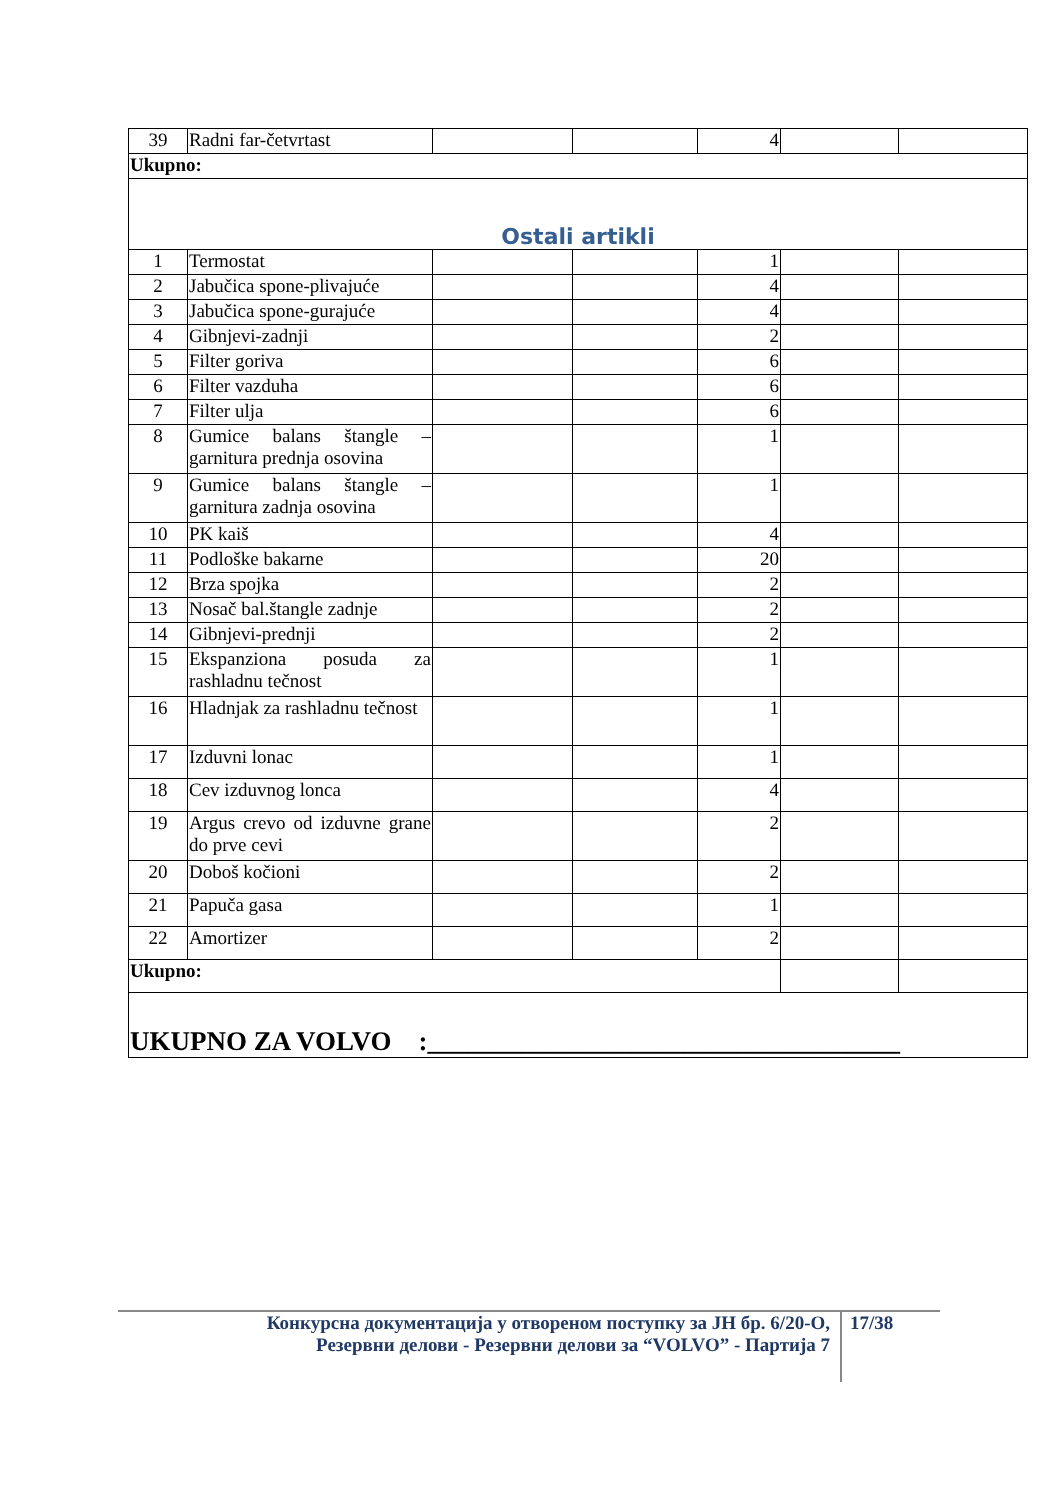| 39 | Radni far-četvrtast | | | 4 | | |
| Ukupno: | | | | | | |
| Ostali artikli | | | | | | |
| 1 | Termostat | | | 1 | | |
| 2 | Jabučica spone-plivajuće | | | 4 | | |
| 3 | Jabučica spone-gurajuće | | | 4 | | |
| 4 | Gibnjevi-zadnji | | | 2 | | |
| 5 | Filter goriva | | | 6 | | |
| 6 | Filter vazduha | | | 6 | | |
| 7 | Filter ulja | | | 6 | | |
| 8 | Gumice balans štangle – garnitura prednja osovina | | | 1 | | |
| 9 | Gumice balans štangle – garnitura zadnja osovina | | | 1 | | |
| 10 | PK kaiš | | | 4 | | |
| 11 | Podloške bakarne | | | 20 | | |
| 12 | Brza spojka | | | 2 | | |
| 13 | Nosač bal.štangle zadnje | | | 2 | | |
| 14 | Gibnjevi-prednji | | | 2 | | |
| 15 | Ekspanziona posuda za rashladnu tečnost | | | 1 | | |
| 16 | Hladnjak za rashladnu tečnost | | | 1 | | |
| 17 | Izduvni lonac | | | 1 | | |
| 18 | Cev izduvnog lonca | | | 4 | | |
| 19 | Argus crevo od izduvne grane do prve cevi | | | 2 | | |
| 20 | Doboš kočioni | | | 2 | | |
| 21 | Papuča gasa | | | 1 | | |
| 22 | Amortizer | | | 2 | | |
| Ukupno: | | | | | | |
| UKUPNO ZA VOLVO :___________________________________ | | | | | | |
Конкурсна документација у отвореном поступку за ЈН бр. 6/20-О,
Резервни делови - Резервни делови за “VOLVO” - Партија 7
17/38